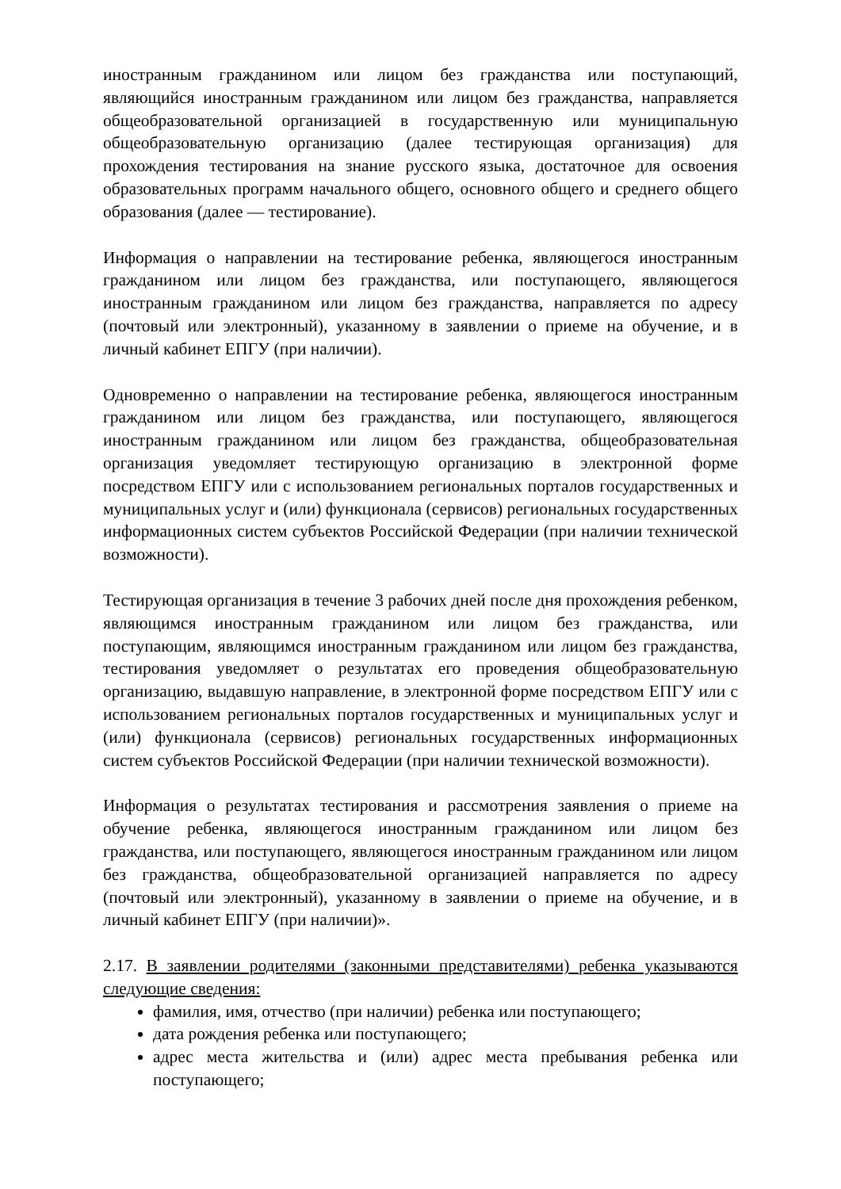иностранным гражданином или лицом без гражданства или поступающий, являющийся иностранным гражданином или лицом без гражданства, направляется общеобразовательной организацией в государственную или муниципальную общеобразовательную организацию (далее тестирующая организация) для прохождения тестирования на знание русского языка, достаточное для освоения образовательных программ начального общего, основного общего и среднего общего образования (далее — тестирование).
Информация о направлении на тестирование ребенка, являющегося иностранным гражданином или лицом без гражданства, или поступающего, являющегося иностранным гражданином или лицом без гражданства, направляется по адресу (почтовый или электронный), указанному в заявлении о приеме на обучение, и в личный кабинет ЕПГУ (при наличии).
Одновременно о направлении на тестирование ребенка, являющегося иностранным гражданином или лицом без гражданства, или поступающего, являющегося иностранным гражданином или лицом без гражданства, общеобразовательная организация уведомляет тестирующую организацию в электронной форме посредством ЕПГУ или с использованием региональных порталов государственных и муниципальных услуг и (или) функционала (сервисов) региональных государственных информационных систем субъектов Российской Федерации (при наличии технической возможности).
Тестирующая организация в течение 3 рабочих дней после дня прохождения ребенком, являющимся иностранным гражданином или лицом без гражданства, или поступающим, являющимся иностранным гражданином или лицом без гражданства, тестирования уведомляет о результатах его проведения общеобразовательную организацию, выдавшую направление, в электронной форме посредством ЕПГУ или с использованием региональных порталов государственных и муниципальных услуг и (или) функционала (сервисов) региональных государственных информационных систем субъектов Российской Федерации (при наличии технической возможности).
Информация о результатах тестирования и рассмотрения заявления о приеме на обучение ребенка, являющегося иностранным гражданином или лицом без гражданства, или поступающего, являющегося иностранным гражданином или лицом без гражданства, общеобразовательной организацией направляется по адресу (почтовый или электронный), указанному в заявлении о приеме на обучение, и в личный кабинет ЕПГУ (при наличии)».
2.17. В заявлении родителями (законными представителями) ребенка указываются следующие сведения:
фамилия, имя, отчество (при наличии) ребенка или поступающего;
дата рождения ребенка или поступающего;
адрес места жительства и (или) адрес места пребывания ребенка или поступающего;